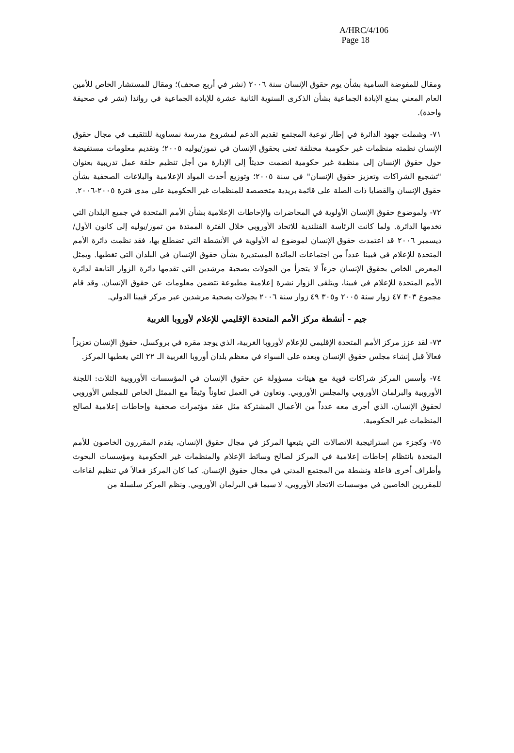A/HRC/4/106
Page 18
ومقال للمفوضة السامية بشأن يوم حقوق الإنسان سنة ٢٠٠٦ (نشر في أربع صحف)؛ ومقال للمستشار الخاص للأمين العام المعني بمنع الإبادة الجماعية بشأن الذكرى السنوية الثانية عشرة للإبادة الجماعية في رواندا (نشر في صحيفة واحدة).
٧١- وشملت جهود الدائرة في إطار توعية المجتمع تقديم الدعم لمشروع مدرسة نمساوية للتثقيف في مجال حقوق الإنسان نظمته منظمات غير حكومية مختلفة تعنى بحقوق الإنسان في تموز/يوليه ٢٠٠٥؛ وتقديم معلومات مستفيضة حول حقوق الإنسان إلى منظمة غير حكومية انضمت حديثاً إلى الإدارة من أجل تنظيم حلقة عمل تدريبية بعنوان "تشجيع الشراكات وتعزيز حقوق الإنسان" في سنة ٢٠٠٥؛ وتوزيع أحدث المواد الإعلامية والبلاغات الصحفية بشأن حقوق الإنسان والقضايا ذات الصلة على قائمة بريدية متخصصة للمنظمات غير الحكومية على مدى فترة ٢٠٠٥-٢٠٠٦.
٧٢- ولموضوع حقوق الإنسان الأولوية في المحاضرات والإحاطات الإعلامية بشأن الأمم المتحدة في جميع البلدان التي تخدمها الدائرة. ولما كانت الرئاسة الفنلندية للاتحاد الأوروبي خلال الفترة الممتدة من تموز/يوليه إلى كانون الأول/ديسمبر ٢٠٠٦ قد اعتمدت حقوق الإنسان لموضوع له الأولوية في الأنشطة التي تضطلع بها، فقد نظمت دائرة الأمم المتحدة للإعلام في فيينا عدداً من اجتماعات المائدة المستديرة بشأن حقوق الإنسان في البلدان التي تغطيها. ويمثل المعرض الخاص بحقوق الإنسان جزءاً لا يتجزأ من الجولات بصحبة مرشدين التي تقدمها دائرة الزوار التابعة لدائرة الأمم المتحدة للإعلام في فيينا، ويتلقى الزوار نشرة إعلامية مطبوعة تتضمن معلومات عن حقوق الإنسان. وقد قام مجموع ٣٠٣ ٤٧ زوار سنة ٢٠٠٥ و٣٠٥ ٤٩ زوار سنة ٢٠٠٦ بجولات بصحبة مرشدين عبر مركز فيينا الدولي.
جيم - أنشطة مركز الأمم المتحدة الإقليمي للإعلام لأوروبا الغربية
٧٣- لقد عزز مركز الأمم المتحدة الإقليمي للإعلام لأوروبا الغربية، الذي يوجد مقره في بروكسل، حقوق الإنسان تعزيزاً فعالاً قبل إنشاء مجلس حقوق الإنسان وبعده على السواء في معظم بلدان أوروبا الغربية الـ ٢٢ التي يغطيها المركز.
٧٤- وأسس المركز شراكات قوية مع هيئات مسؤولة عن حقوق الإنسان في المؤسسات الأوروبية الثلاث: اللجنة الأوروبية والبرلمان الأوروبي والمجلس الأوروبي. وتعاون في العمل تعاوناً وثيقاً مع الممثل الخاص للمجلس الأوروبي لحقوق الإنسان، الذي أجرى معه عدداً من الأعمال المشتركة مثل عقد مؤتمرات صحفية وإحاطات إعلامية لصالح المنظمات غير الحكومية.
٧٥- وكجزء من استراتيجية الاتصالات التي يتبعها المركز في مجال حقوق الإنسان، يقدم المقررون الخاصون للأمم المتحدة بانتظام إحاطات إعلامية في المركز لصالح وسائط الإعلام والمنظمات غير الحكومية ومؤسسات البحوث وأطراف أخرى فاعلة ونشطة من المجتمع المدني في مجال حقوق الإنسان. كما كان المركز فعالاً في تنظيم لقاءات للمقررين الخاصين في مؤسسات الاتحاد الأوروبي، لا سيما في البرلمان الأوروبي. ونظم المركز سلسلة من